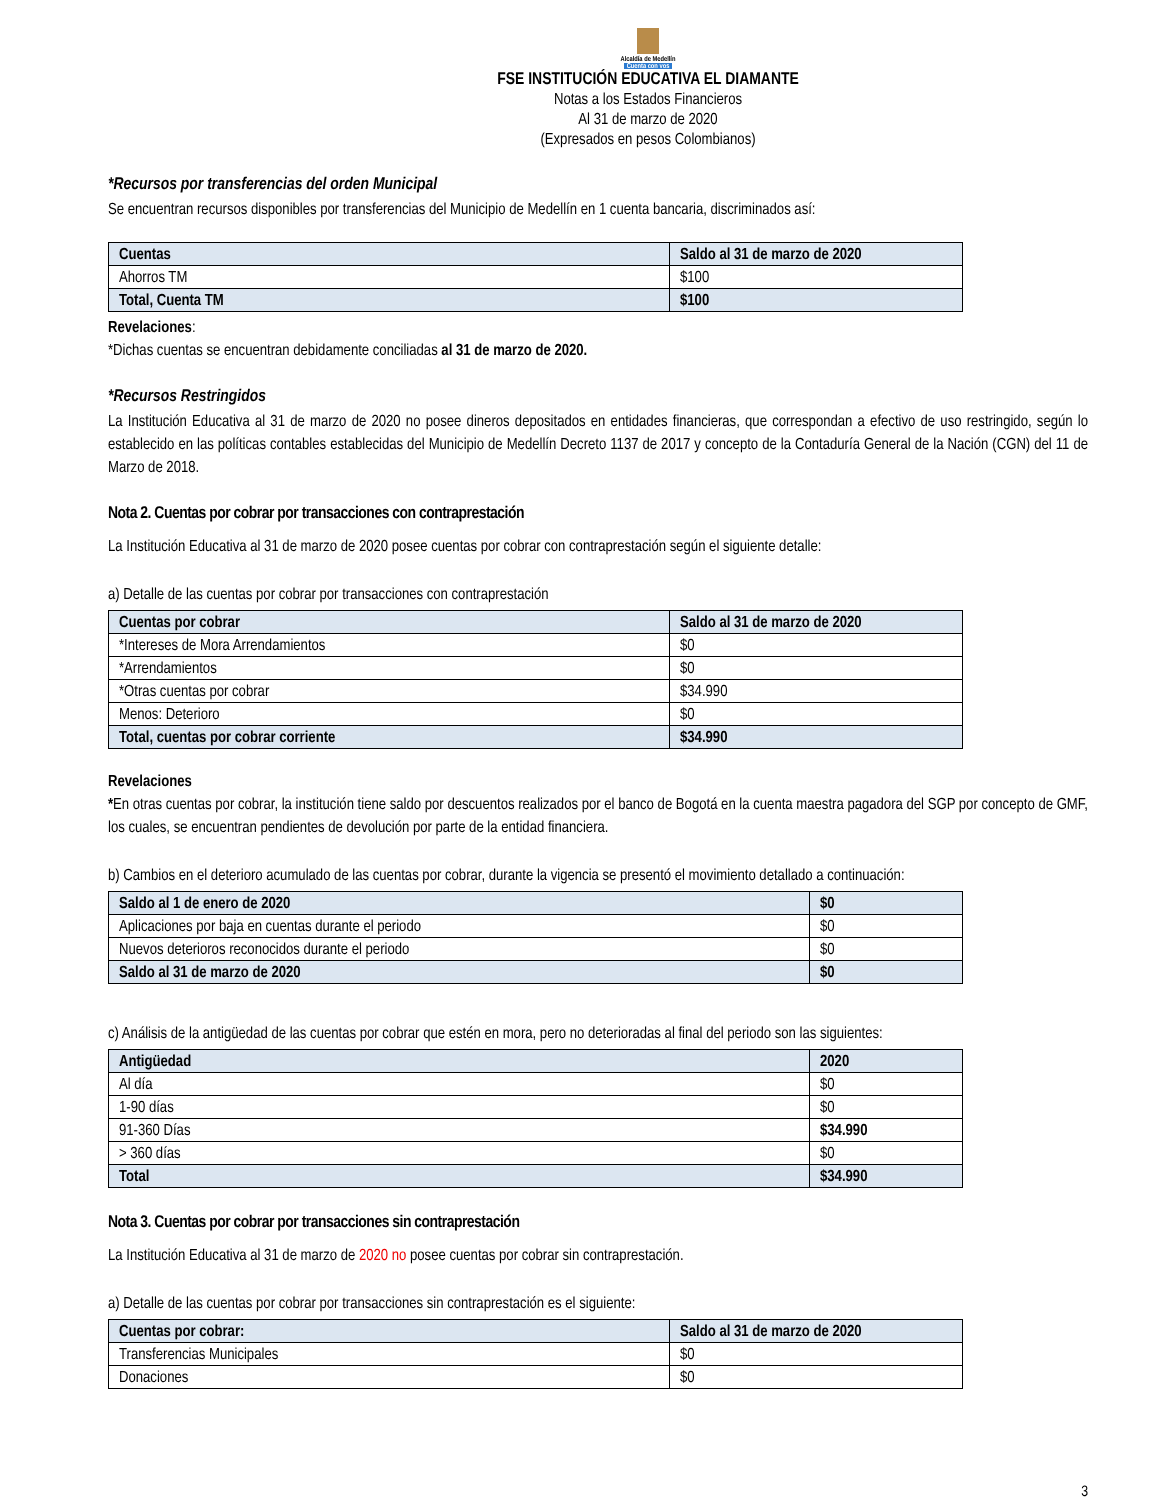Alcaldía de Medellín
Cuenta con vos
FSE INSTITUCIÓN EDUCATIVA EL DIAMANTE
Notas a los Estados Financieros
Al 31 de marzo de 2020
(Expresados en pesos Colombianos)
*Recursos por transferencias del orden Municipal
Se encuentran recursos disponibles por transferencias del Municipio de Medellín en 1 cuenta bancaria, discriminados así:
| Cuentas | Saldo al 31 de marzo de 2020 |
| --- | --- |
| Ahorros TM | $100 |
| Total, Cuenta TM | $100 |
Revelaciones:
*Dichas cuentas se encuentran debidamente conciliadas al 31 de marzo de 2020.
*Recursos Restringidos
La Institución Educativa al 31 de marzo de 2020 no posee dineros depositados en entidades financieras, que correspondan a efectivo de uso restringido, según lo establecido en las políticas contables establecidas del Municipio de Medellín Decreto 1137 de 2017 y concepto de la Contaduría General de la Nación (CGN) del 11 de Marzo de 2018.
Nota 2. Cuentas por cobrar por transacciones con contraprestación
La Institución Educativa al 31 de marzo de 2020 posee cuentas por cobrar con contraprestación según el siguiente detalle:
a) Detalle de las cuentas por cobrar por transacciones con contraprestación
| Cuentas por cobrar | Saldo al 31 de marzo de 2020 |
| --- | --- |
| *Intereses de Mora Arrendamientos | $0 |
| *Arrendamientos | $0 |
| *Otras cuentas por cobrar | $34.990 |
| Menos: Deterioro | $0 |
| Total, cuentas por cobrar corriente | $34.990 |
Revelaciones
*En otras cuentas por cobrar, la institución tiene saldo por descuentos realizados por el banco de Bogotá en la cuenta maestra pagadora del SGP por concepto de GMF, los cuales, se encuentran pendientes de devolución por parte de la entidad financiera.
b) Cambios en el deterioro acumulado de las cuentas por cobrar, durante la vigencia se presentó el movimiento detallado a continuación:
| Saldo al 1 de enero de 2020 | $0 |
| --- | --- |
| Aplicaciones por baja en cuentas durante el periodo | $0 |
| Nuevos deterioros reconocidos durante el periodo | $0 |
| Saldo al 31 de marzo de 2020 | $0 |
c) Análisis de la antigüedad de las cuentas por cobrar que estén en mora, pero no deterioradas al final del periodo son las siguientes:
| Antigüedad | 2020 |
| --- | --- |
| Al día | $0 |
| 1-90 días | $0 |
| 91-360 Días | $34.990 |
| > 360 días | $0 |
| Total | $34.990 |
Nota 3. Cuentas por cobrar por transacciones sin contraprestación
La Institución Educativa al 31 de marzo de 2020 no posee cuentas por cobrar sin contraprestación.
a) Detalle de las cuentas por cobrar por transacciones sin contraprestación es el siguiente:
| Cuentas por cobrar: | Saldo al 31 de marzo de 2020 |
| --- | --- |
| Transferencias Municipales | $0 |
| Donaciones | $0 |
3